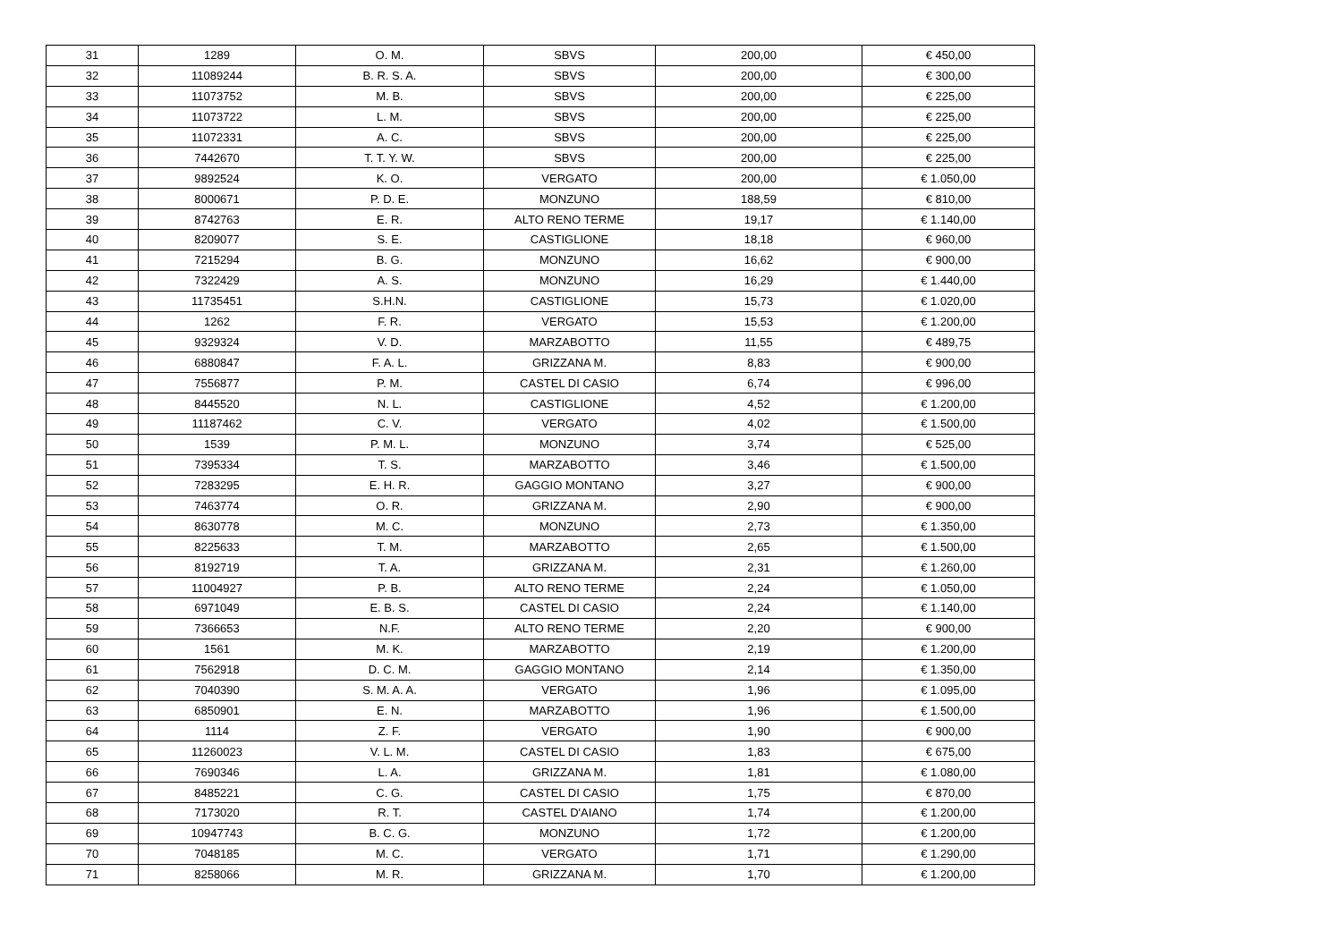| 31 | 1289 | O. M. | SBVS | 200,00 | € 450,00 |
| 32 | 11089244 | B. R. S. A. | SBVS | 200,00 | € 300,00 |
| 33 | 11073752 | M. B. | SBVS | 200,00 | € 225,00 |
| 34 | 11073722 | L. M. | SBVS | 200,00 | € 225,00 |
| 35 | 11072331 | A. C. | SBVS | 200,00 | € 225,00 |
| 36 | 7442670 | T. T. Y. W. | SBVS | 200,00 | € 225,00 |
| 37 | 9892524 | K. O. | VERGATO | 200,00 | € 1.050,00 |
| 38 | 8000671 | P. D. E. | MONZUNO | 188,59 | € 810,00 |
| 39 | 8742763 | E. R. | ALTO RENO TERME | 19,17 | € 1.140,00 |
| 40 | 8209077 | S. E. | CASTIGLIONE | 18,18 | € 960,00 |
| 41 | 7215294 | B. G. | MONZUNO | 16,62 | € 900,00 |
| 42 | 7322429 | A. S. | MONZUNO | 16,29 | € 1.440,00 |
| 43 | 11735451 | S.H.N. | CASTIGLIONE | 15,73 | € 1.020,00 |
| 44 | 1262 | F. R. | VERGATO | 15,53 | € 1.200,00 |
| 45 | 9329324 | V. D. | MARZABOTTO | 11,55 | € 489,75 |
| 46 | 6880847 | F. A. L. | GRIZZANA M. | 8,83 | € 900,00 |
| 47 | 7556877 | P. M. | CASTEL DI CASIO | 6,74 | € 996,00 |
| 48 | 8445520 | N. L. | CASTIGLIONE | 4,52 | € 1.200,00 |
| 49 | 11187462 | C. V. | VERGATO | 4,02 | € 1.500,00 |
| 50 | 1539 | P. M. L. | MONZUNO | 3,74 | € 525,00 |
| 51 | 7395334 | T. S. | MARZABOTTO | 3,46 | € 1.500,00 |
| 52 | 7283295 | E. H. R. | GAGGIO MONTANO | 3,27 | € 900,00 |
| 53 | 7463774 | O. R. | GRIZZANA M. | 2,90 | € 900,00 |
| 54 | 8630778 | M. C. | MONZUNO | 2,73 | € 1.350,00 |
| 55 | 8225633 | T. M. | MARZABOTTO | 2,65 | € 1.500,00 |
| 56 | 8192719 | T. A. | GRIZZANA M. | 2,31 | € 1.260,00 |
| 57 | 11004927 | P. B. | ALTO RENO TERME | 2,24 | € 1.050,00 |
| 58 | 6971049 | E. B. S. | CASTEL DI CASIO | 2,24 | € 1.140,00 |
| 59 | 7366653 | N.F. | ALTO RENO TERME | 2,20 | € 900,00 |
| 60 | 1561 | M. K. | MARZABOTTO | 2,19 | € 1.200,00 |
| 61 | 7562918 | D. C. M. | GAGGIO MONTANO | 2,14 | € 1.350,00 |
| 62 | 7040390 | S. M. A. A. | VERGATO | 1,96 | € 1.095,00 |
| 63 | 6850901 | E. N. | MARZABOTTO | 1,96 | € 1.500,00 |
| 64 | 1114 | Z. F. | VERGATO | 1,90 | € 900,00 |
| 65 | 11260023 | V. L. M. | CASTEL DI CASIO | 1,83 | € 675,00 |
| 66 | 7690346 | L. A. | GRIZZANA M. | 1,81 | € 1.080,00 |
| 67 | 8485221 | C. G. | CASTEL DI CASIO | 1,75 | € 870,00 |
| 68 | 7173020 | R. T. | CASTEL D'AIANO | 1,74 | € 1.200,00 |
| 69 | 10947743 | B. C. G. | MONZUNO | 1,72 | € 1.200,00 |
| 70 | 7048185 | M. C. | VERGATO | 1,71 | € 1.290,00 |
| 71 | 8258066 | M. R. | GRIZZANA M. | 1,70 | € 1.200,00 |